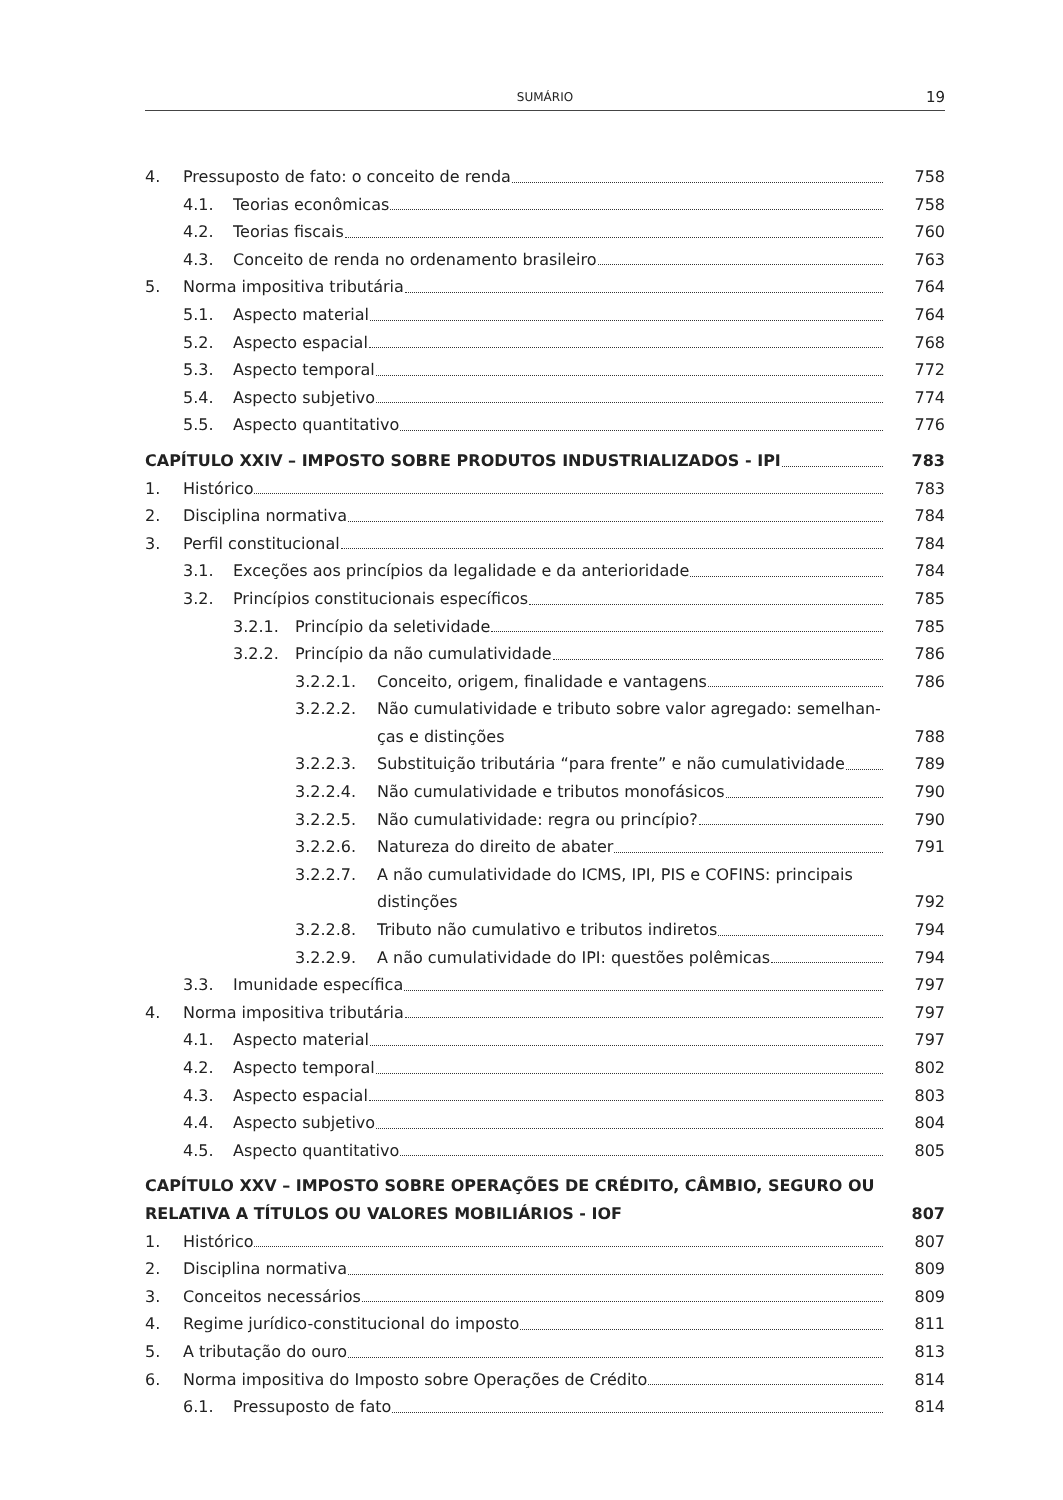SUMÁRIO 19
4. Pressuposto de fato: o conceito de renda 758
4.1. Teorias econômicas 758
4.2. Teorias fiscais 760
4.3. Conceito de renda no ordenamento brasileiro 763
5. Norma impositiva tributária 764
5.1. Aspecto material 764
5.2. Aspecto espacial 768
5.3. Aspecto temporal 772
5.4. Aspecto subjetivo 774
5.5. Aspecto quantitativo 776
CAPÍTULO XXIV – IMPOSTO SOBRE PRODUTOS INDUSTRIALIZADOS - IPI 783
1. Histórico 783
2. Disciplina normativa 784
3. Perfil constitucional 784
3.1. Exceções aos princípios da legalidade e da anterioridade 784
3.2. Princípios constitucionais específicos 785
3.2.1. Princípio da seletividade 785
3.2.2. Princípio da não cumulatividade 786
3.2.2.1. Conceito, origem, finalidade e vantagens 786
3.2.2.2. Não cumulatividade e tributo sobre valor agregado: semelhan-
ças e distinções 788
3.2.2.3. Substituição tributária “para frente” e não cumulatividade 789
3.2.2.4. Não cumulatividade e tributos monofásicos 790
3.2.2.5. Não cumulatividade: regra ou princípio? 790
3.2.2.6. Natureza do direito de abater 791
3.2.2.7. A não cumulatividade do ICMS, IPI, PIS e COFINS: principais
distinções 792
3.2.2.8. Tributo não cumulativo e tributos indiretos 794
3.2.2.9. A não cumulatividade do IPI: questões polêmicas 794
3.3. Imunidade específica 797
4. Norma impositiva tributária 797
4.1. Aspecto material 797
4.2. Aspecto temporal 802
4.3. Aspecto espacial 803
4.4. Aspecto subjetivo 804
4.5. Aspecto quantitativo 805
CAPÍTULO XXV – IMPOSTO SOBRE OPERAÇÕES DE CRÉDITO, CÂMBIO, SEGURO OU
RELATIVA A TÍTULOS OU VALORES MOBILIÁRIOS - IOF 807
1. Histórico 807
2. Disciplina normativa 809
3. Conceitos necessários 809
4. Regime jurídico-constitucional do imposto 811
5. A tributação do ouro 813
6. Norma impositiva do Imposto sobre Operações de Crédito 814
6.1. Pressuposto de fato 814